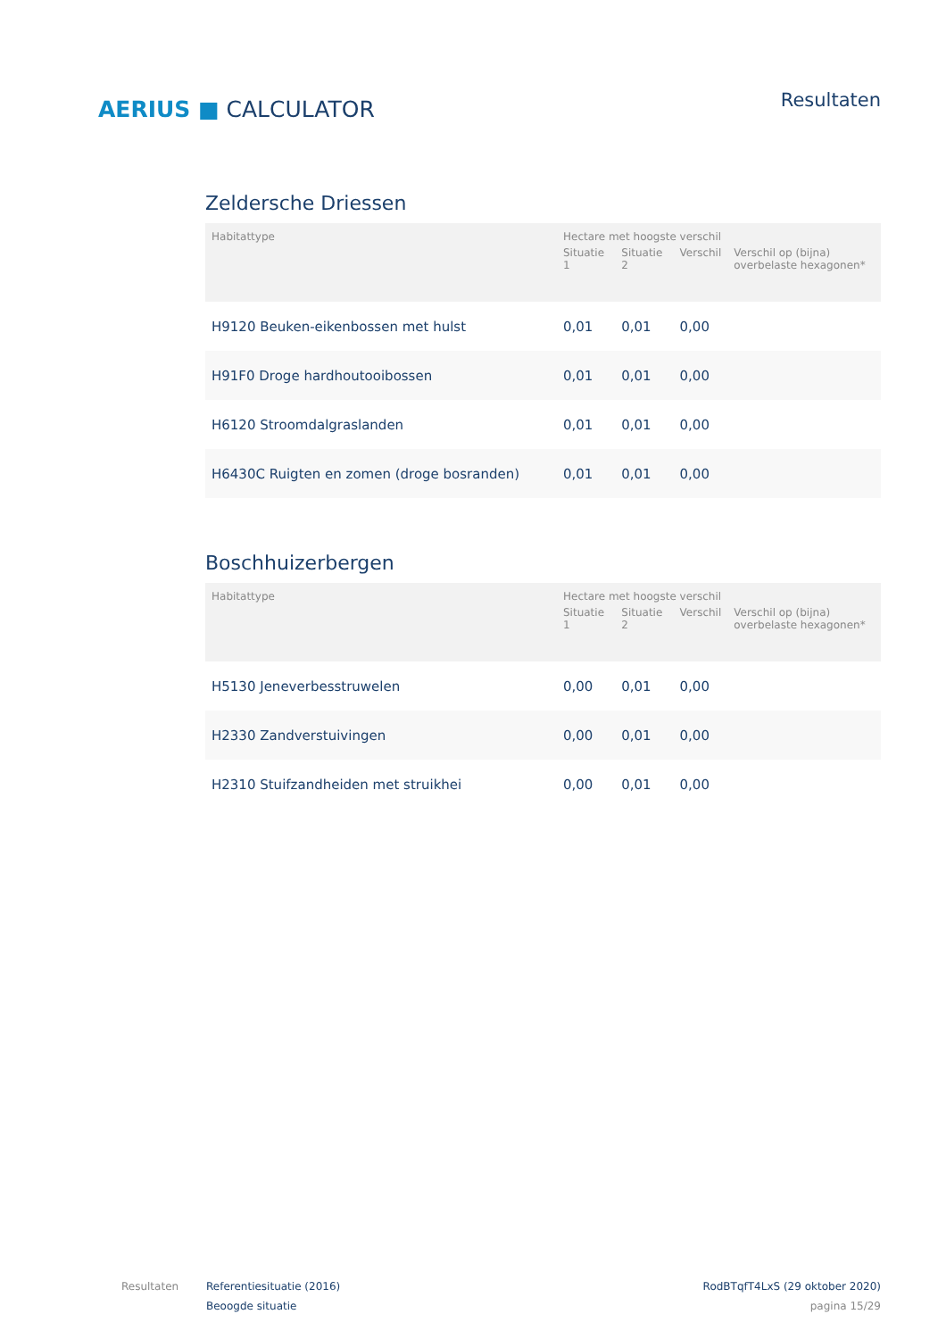AERIUS ■ CALCULATOR
Resultaten
Zeldersche Driessen
| Habitattype | Hectare met hoogste verschil | | | |
| --- | --- | --- | --- | --- |
| | Situatie 1 | Situatie 2 | Verschil | Verschil op (bijna) overbelaste hexagonen* |
| H9120 Beuken-eikenbossen met hulst | 0,01 | 0,01 | 0,00 | |
| H91F0 Droge hardhoutooibossen | 0,01 | 0,01 | 0,00 | |
| H6120 Stroomdalgraslanden | 0,01 | 0,01 | 0,00 | |
| H6430C Ruigten en zomen (droge bosranden) | 0,01 | 0,01 | 0,00 | |
Boschhuizerbergen
| Habitattype | Hectare met hoogste verschil | | | |
| --- | --- | --- | --- | --- |
| | Situatie 1 | Situatie 2 | Verschil | Verschil op (bijna) overbelaste hexagonen* |
| H5130 Jeneverbesstruwelen | 0,00 | 0,01 | 0,00 | |
| H2330 Zandverstuivingen | 0,00 | 0,01 | 0,00 | |
| H2310 Stuifzandheiden met struikhei | 0,00 | 0,01 | 0,00 | |
Resultaten Referentiesituatie (2016)
Beoogde situatie
RodBTqfT4LxS (29 oktober 2020)
pagina 15/29